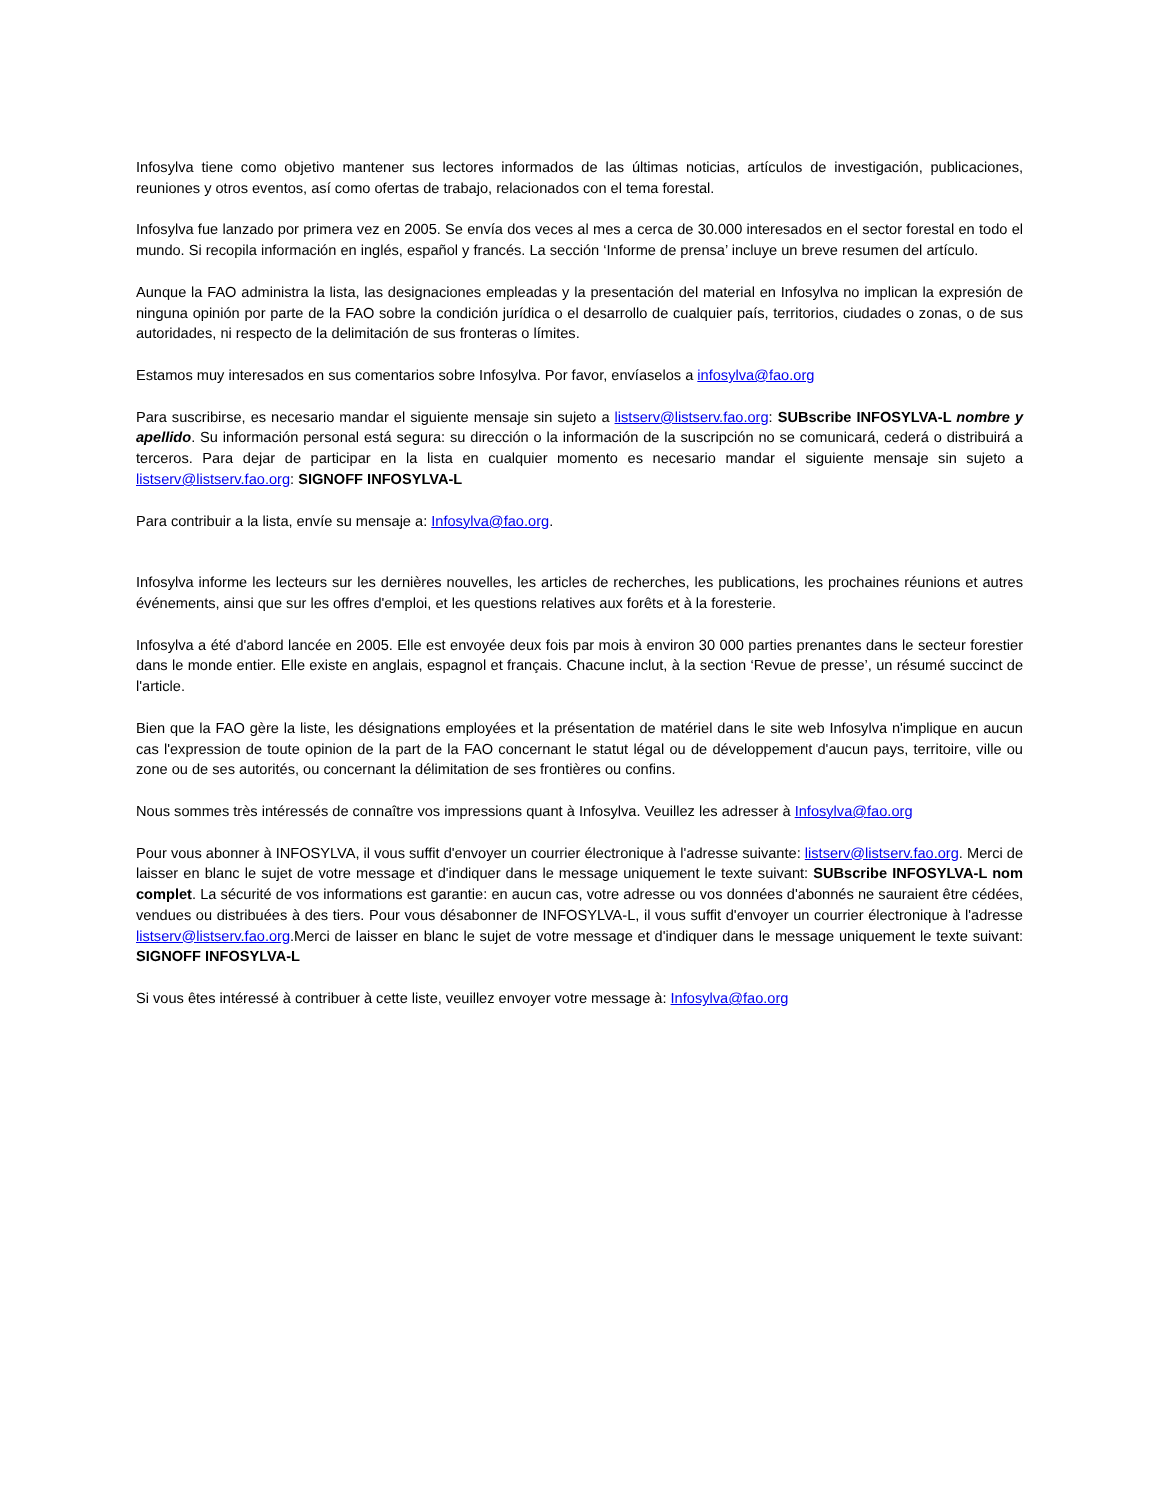Infosylva tiene como objetivo mantener sus lectores informados de las últimas noticias, artículos de investigación, publicaciones, reuniones y otros eventos, así como ofertas de trabajo, relacionados con el tema forestal.
Infosylva fue lanzado por primera vez en 2005. Se envía dos veces al mes a cerca de 30.000 interesados en el sector forestal en todo el mundo. Si recopila información en inglés, español y francés. La sección ‘Informe de prensa’ incluye un breve resumen del artículo.
Aunque la FAO administra la lista, las designaciones empleadas y la presentación del material en Infosylva no implican la expresión de ninguna opinión por parte de la FAO sobre la condición jurídica o el desarrollo de cualquier país, territorios, ciudades o zonas, o de sus autoridades, ni respecto de la delimitación de sus fronteras o límites.
Estamos muy interesados en sus comentarios sobre Infosylva. Por favor, envíaselos a infosylva@fao.org
Para suscribirse, es necesario mandar el siguiente mensaje sin sujeto a listserv@listserv.fao.org: SUBscribe INFOSYLVA-L nombre y apellido. Su información personal está segura: su dirección o la información de la suscripción no se comunicará, cederá o distribuirá a terceros. Para dejar de participar en la lista en cualquier momento es necesario mandar el siguiente mensaje sin sujeto a listserv@listserv.fao.org: SIGNOFF INFOSYLVA-L
Para contribuir a la lista, envíe su mensaje a: Infosylva@fao.org.
Infosylva informe les lecteurs sur les dernières nouvelles, les articles de recherches, les publications, les prochaines réunions et autres événements, ainsi que sur les offres d'emploi, et les questions relatives aux forêts et à la foresterie.
Infosylva a été d'abord lancée en 2005. Elle est envoyée deux fois par mois à environ 30 000 parties prenantes dans le secteur forestier dans le monde entier. Elle existe en anglais, espagnol et français. Chacune inclut, à la section ‘Revue de presse’, un résumé succinct de l'article.
Bien que la FAO gère la liste, les désignations employées et la présentation de matériel dans le site web Infosylva n'implique en aucun cas l'expression de toute opinion de la part de la FAO concernant le statut légal ou de développement d'aucun pays, territoire, ville ou zone ou de ses autorités, ou concernant la délimitation de ses frontières ou confins.
Nous sommes très intéressés de connaître vos impressions quant à Infosylva. Veuillez les adresser à Infosylva@fao.org
Pour vous abonner à INFOSYLVA, il vous suffit d'envoyer un courrier électronique à l'adresse suivante: listserv@listserv.fao.org. Merci de laisser en blanc le sujet de votre message et d'indiquer dans le message uniquement le texte suivant: SUBscribe INFOSYLVA-L nom complet. La sécurité de vos informations est garantie: en aucun cas, votre adresse ou vos données d'abonnés ne sauraient être cédées, vendues ou distribuées à des tiers. Pour vous désabonner de INFOSYLVA-L, il vous suffit d'envoyer un courrier électronique à l'adresse listserv@listserv.fao.org.Merci de laisser en blanc le sujet de votre message et d'indiquer dans le message uniquement le texte suivant: SIGNOFF INFOSYLVA-L
Si vous êtes intéressé à contribuer à cette liste, veuillez envoyer votre message à: Infosylva@fao.org